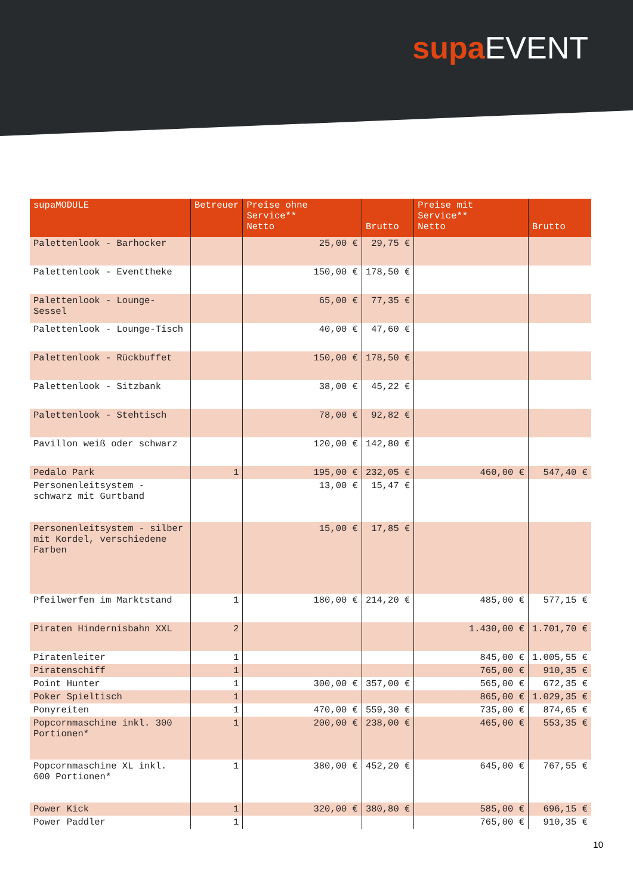supa EVENT
| supaMODULE | Betreuer | Preise ohne Service** Netto | Brutto | Preise mit Service** Netto | Brutto |
| --- | --- | --- | --- | --- | --- |
| Palettenlook - Barhocker | | 25,00 € | 29,75 € | | |
| Palettenlook - Eventtheke | | 150,00 € | 178,50 € | | |
| Palettenlook - Lounge-Sessel | | 65,00 € | 77,35 € | | |
| Palettenlook - Lounge-Tisch | | 40,00 € | 47,60 € | | |
| Palettenlook - Rückbuffet | | 150,00 € | 178,50 € | | |
| Palettenlook - Sitzbank | | 38,00 € | 45,22 € | | |
| Palettenlook - Stehtisch | | 78,00 € | 92,82 € | | |
| Pavillon weiß oder schwarz | | 120,00 € | 142,80 € | | |
| Pedalo Park | 1 | 195,00 € | 232,05 € | 460,00 € | 547,40 € |
| Personenleitsystem - schwarz mit Gurtband | | 13,00 € | 15,47 € | | |
| Personenleitsystem - silber mit Kordel, verschiedene Farben | | 15,00 € | 17,85 € | | |
| Pfeilwerfen im Marktstand | 1 | 180,00 € | 214,20 € | 485,00 € | 577,15 € |
| Piraten Hindernisbahn XXL | 2 | | | 1.430,00 € | 1.701,70 € |
| Piratenleiter | 1 | | | 845,00 € | 1.005,55 € |
| Piratenschiff | 1 | | | 765,00 € | 910,35 € |
| Point Hunter | 1 | 300,00 € | 357,00 € | 565,00 € | 672,35 € |
| Poker Spieltisch | 1 | | | 865,00 € | 1.029,35 € |
| Ponyreiten | 1 | 470,00 € | 559,30 € | 735,00 € | 874,65 € |
| Popcornmaschine inkl. 300 Portionen* | 1 | 200,00 € | 238,00 € | 465,00 € | 553,35 € |
| Popcornmaschine XL inkl. 600 Portionen* | 1 | 380,00 € | 452,20 € | 645,00 € | 767,55 € |
| Power Kick | 1 | 320,00 € | 380,80 € | 585,00 € | 696,15 € |
| Power Paddler | 1 | | | 765,00 € | 910,35 € |
10